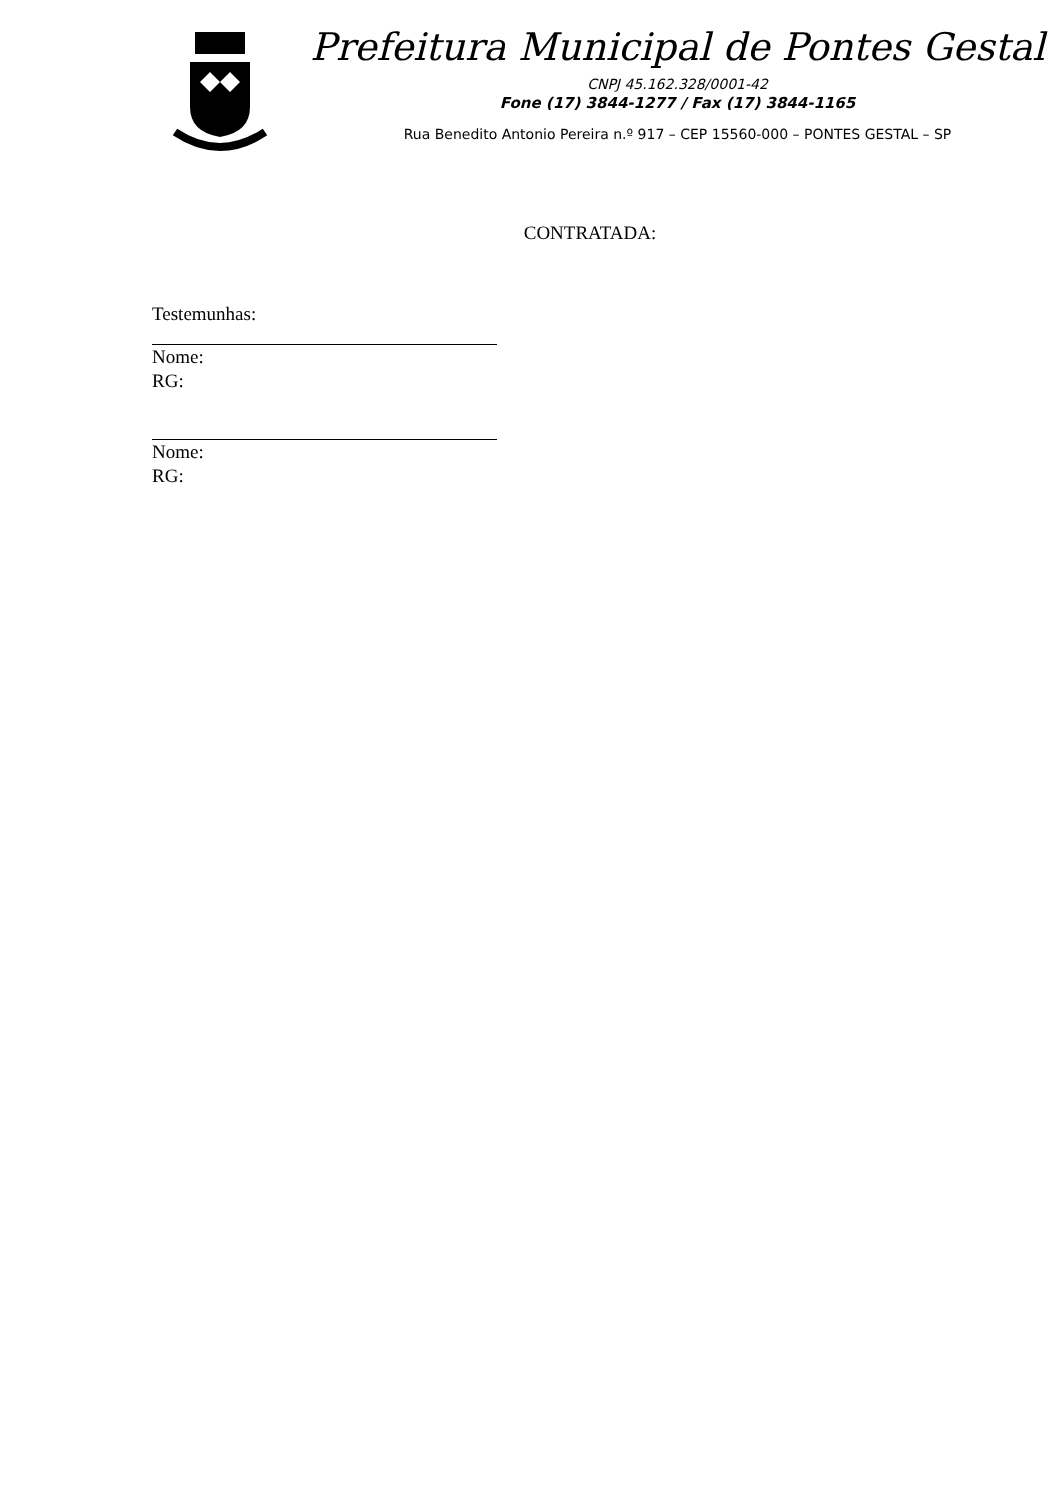Prefeitura Municipal de Pontes Gestal
CNPJ 45.162.328/0001-42
Fone (17) 3844-1277 / Fax (17) 3844-1165
Rua Benedito Antonio Pereira n.º 917 – CEP 15560-000 – PONTES GESTAL – SP
CONTRATADA:
Testemunhas:
Nome:
RG:
Nome:
RG: